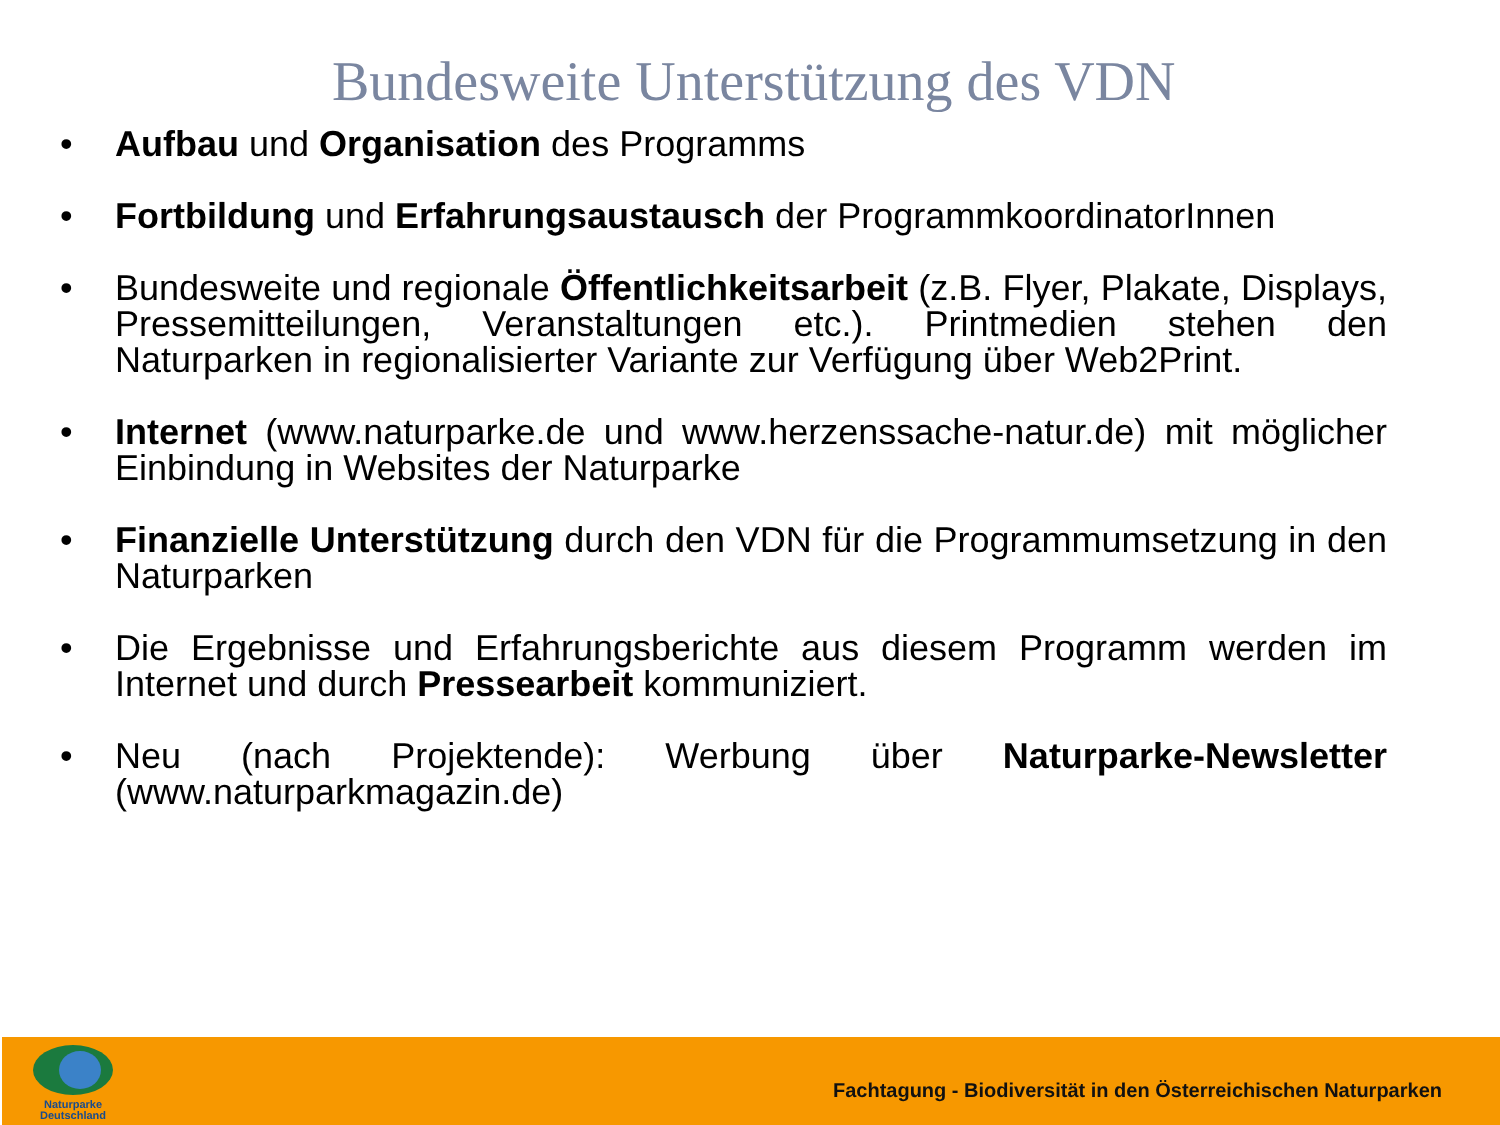Bundesweite Unterstützung des VDN
• Aufbau und Organisation des Programms
• Fortbildung und Erfahrungsaustausch der ProgrammkoordinatorInnen
• Bundesweite und regionale Öffentlichkeitsarbeit (z.B. Flyer, Plakate, Displays, Pressemitteilungen, Veranstaltungen etc.). Printmedien stehen den Naturparken in regionalisierter Variante zur Verfügung über Web2Print.
• Internet (www.naturparke.de und www.herzenssache-natur.de) mit möglicher Einbindung in Websites der Naturparke
• Finanzielle Unterstützung durch den VDN für die Programmumsetzung in den Naturparken
• Die Ergebnisse und Erfahrungsberichte aus diesem Programm werden im Internet und durch Pressearbeit kommuniziert.
• Neu (nach Projektende): Werbung über Naturparke-Newsletter (www.naturparkmagazin.de)
Naturparke
Deutschland
Fachtagung - Biodiversität in den Österreichischen Naturparken